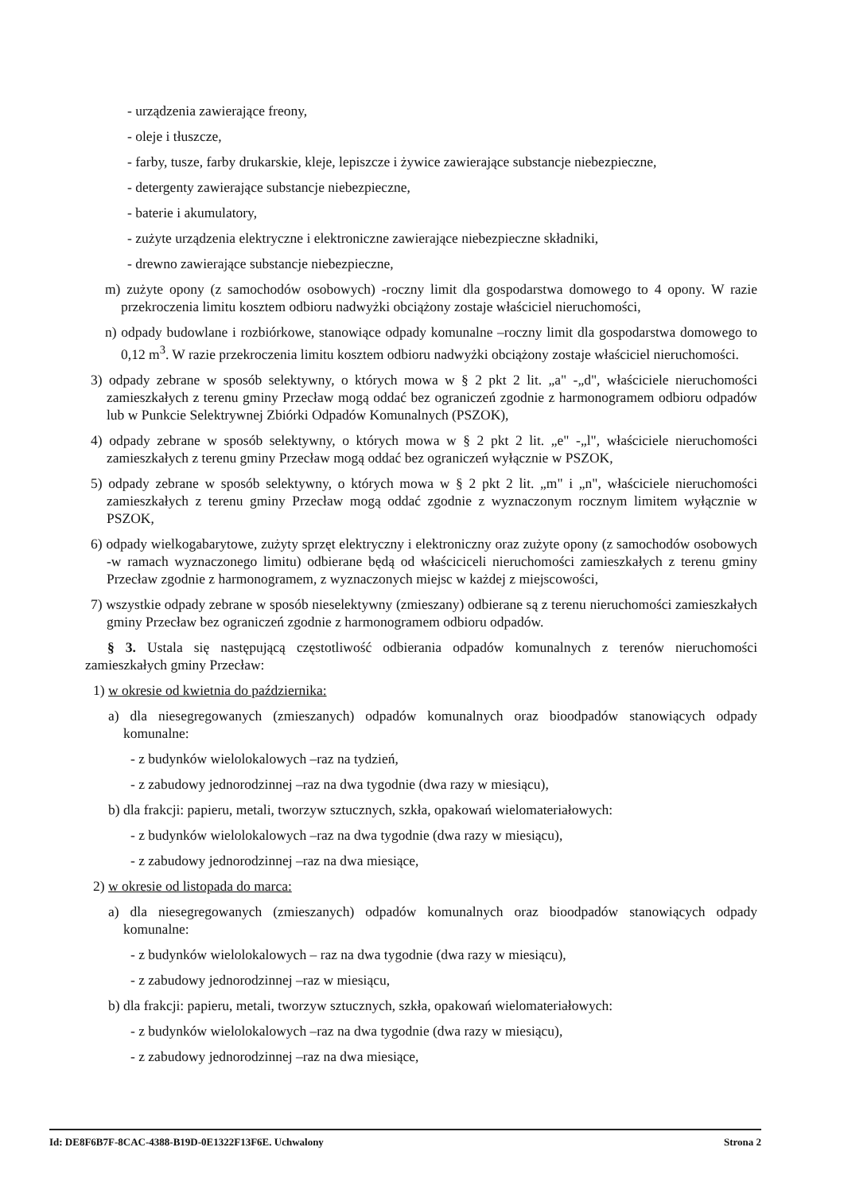- urządzenia zawierające freony,
- oleje i tłuszcze,
- farby, tusze, farby drukarskie, kleje, lepiszcze i żywice zawierające substancje niebezpieczne,
- detergenty zawierające substancje niebezpieczne,
- baterie i akumulatory,
- zużyte urządzenia elektryczne i elektroniczne zawierające niebezpieczne składniki,
- drewno zawierające substancje niebezpieczne,
m) zużyte opony (z samochodów osobowych) -roczny limit dla gospodarstwa domowego to 4 opony. W razie przekroczenia limitu kosztem odbioru nadwyżki obciążony zostaje właściciel nieruchomości,
n) odpady budowlane i rozbiórkowe, stanowiące odpady komunalne –roczny limit dla gospodarstwa domowego to 0,12 m<sup>3</sup>. W razie przekroczenia limitu kosztem odbioru nadwyżki obciążony zostaje właściciel nieruchomości.
3) odpady zebrane w sposób selektywny, o których mowa w § 2 pkt 2 lit. „a" -„d", właściciele nieruchomości zamieszkałych z terenu gminy Przecław mogą oddać bez ograniczeń zgodnie z harmonogramem odbioru odpadów lub w Punkcie Selektrywnej Zbiórki Odpadów Komunalnych (PSZOK),
4) odpady zebrane w sposób selektywny, o których mowa w § 2 pkt 2 lit. „e" -„l", właściciele nieruchomości zamieszkałych z terenu gminy Przecław mogą oddać bez ograniczeń wyłącznie w PSZOK,
5) odpady zebrane w sposób selektywny, o których mowa w § 2 pkt 2 lit. „m" i „n", właściciele nieruchomości zamieszkałych z terenu gminy Przecław mogą oddać zgodnie z wyznaczonym rocznym limitem wyłącznie w PSZOK,
6) odpady wielkogabarytowe, zużyty sprzęt elektryczny i elektroniczny oraz zużyte opony (z samochodów osobowych -w ramach wyznaczonego limitu) odbierane będą od właściciceli nieruchomości zamieszkałych z terenu gminy Przecław zgodnie z harmonogramem, z wyznaczonych miejsc w każdej z miejscowości,
7) wszystkie odpady zebrane w sposób nieselektywny (zmieszany) odbierane są z terenu nieruchomości zamieszkałych gminy Przecław bez ograniczeń zgodnie z harmonogramem odbioru odpadów.
§ 3. Ustala się następującą częstotliwość odbierania odpadów komunalnych z terenów nieruchomości zamieszkałych gminy Przecław:
1) w okresie od kwietnia do października:
a) dla niesegregowanych (zmieszanych) odpadów komunalnych oraz bioodpadów stanowiących odpady komunalne:
- z budynków wielolokalowych –raz na tydzień,
- z zabudowy jednorodzinnej –raz na dwa tygodnie (dwa razy w miesiącu),
b) dla frakcji: papieru, metali, tworzyw sztucznych, szkła, opakowań wielomateriałowych:
- z budynków wielolokalowych –raz na dwa tygodnie (dwa razy w miesiącu),
- z zabudowy jednorodzinnej –raz na dwa miesiące,
2) w okresie od listopada do marca:
a) dla niesegregowanych (zmieszanych) odpadów komunalnych oraz bioodpadów stanowiących odpady komunalne:
- z budynków wielolokalowych – raz na dwa tygodnie (dwa razy w miesiącu),
- z zabudowy jednorodzinnej –raz w miesiącu,
b) dla frakcji: papieru, metali, tworzyw sztucznych, szkła, opakowań wielomateriałowych:
- z budynków wielolokalowych –raz na dwa tygodnie (dwa razy w miesiącu),
- z zabudowy jednorodzinnej –raz na dwa miesiące,
Id: DE8F6B7F-8CAC-4388-B19D-0E1322F13F6E. Uchwalony Strona 2